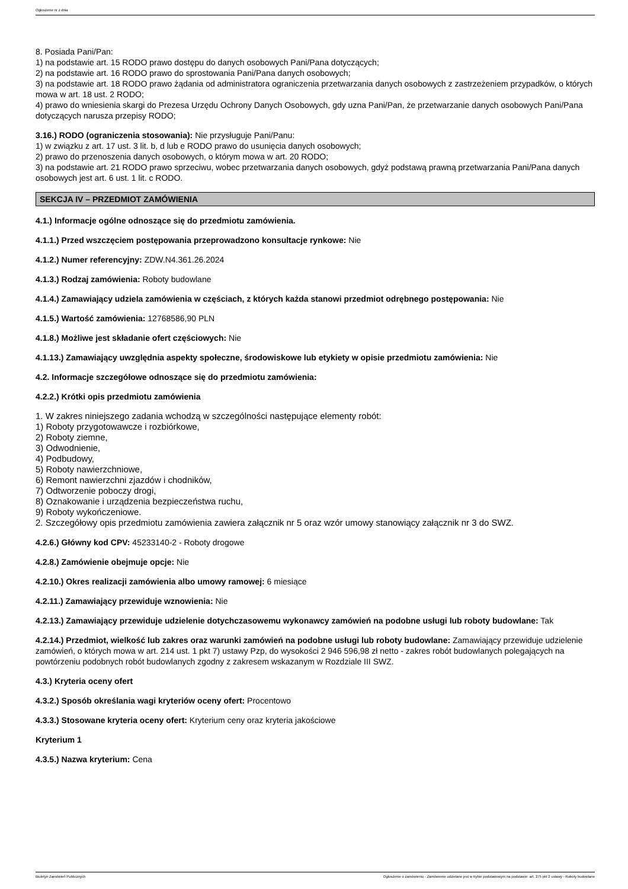Ogłoszenie nr z dnia
8. Posiada Pani/Pan:
1) na podstawie art. 15 RODO prawo dostępu do danych osobowych Pani/Pana dotyczących;
2) na podstawie art. 16 RODO prawo do sprostowania Pani/Pana danych osobowych;
3) na podstawie art. 18 RODO prawo żądania od administratora ograniczenia przetwarzania danych osobowych z zastrzeżeniem przypadków, o których mowa w art. 18 ust. 2 RODO;
4) prawo do wniesienia skargi do Prezesa Urzędu Ochrony Danych Osobowych, gdy uzna Pani/Pan, że przetwarzanie danych osobowych Pani/Pana dotyczących narusza przepisy RODO;
3.16.) RODO (ograniczenia stosowania): Nie przysługuje Pani/Panu:
1) w związku z art. 17 ust. 3 lit. b, d lub e RODO prawo do usunięcia danych osobowych;
2) prawo do przenoszenia danych osobowych, o którym mowa w art. 20 RODO;
3) na podstawie art. 21 RODO prawo sprzeciwu, wobec przetwarzania danych osobowych, gdyż podstawą prawną przetwarzania Pani/Pana danych osobowych jest art. 6 ust. 1 lit. c RODO.
SEKCJA IV – PRZEDMIOT ZAMÓWIENIA
4.1.) Informacje ogólne odnoszące się do przedmiotu zamówienia.
4.1.1.) Przed wszczęciem postępowania przeprowadzono konsultacje rynkowe: Nie
4.1.2.) Numer referencyjny: ZDW.N4.361.26.2024
4.1.3.) Rodzaj zamówienia: Roboty budowlane
4.1.4.) Zamawiający udziela zamówienia w częściach, z których każda stanowi przedmiot odrębnego postępowania: Nie
4.1.5.) Wartość zamówienia: 12768586,90 PLN
4.1.8.) Możliwe jest składanie ofert częściowych: Nie
4.1.13.) Zamawiający uwzględnia aspekty społeczne, środowiskowe lub etykiety w opisie przedmiotu zamówienia: Nie
4.2. Informacje szczegółowe odnoszące się do przedmiotu zamówienia:
4.2.2.) Krótki opis przedmiotu zamówienia
1. W zakres niniejszego zadania wchodzą w szczególności następujące elementy robót:
1) Roboty przygotowawcze i rozbiórkowe,
2) Roboty ziemne,
3) Odwodnienie,
4) Podbudowy,
5) Roboty nawierzchniowe,
6) Remont nawierzchni zjazdów i chodników,
7) Odtworzenie poboczy drogi,
8) Oznakowanie i urządzenia bezpieczeństwa ruchu,
9) Roboty wykończeniowe.
2. Szczegółowy opis przedmiotu zamówienia zawiera załącznik nr 5 oraz wzór umowy stanowiący załącznik nr 3 do SWZ.
4.2.6.) Główny kod CPV: 45233140-2 - Roboty drogowe
4.2.8.) Zamówienie obejmuje opcje: Nie
4.2.10.) Okres realizacji zamówienia albo umowy ramowej: 6 miesiące
4.2.11.) Zamawiający przewiduje wznowienia: Nie
4.2.13.) Zamawiający przewiduje udzielenie dotychczasowemu wykonawcy zamówień na podobne usługi lub roboty budowlane: Tak
4.2.14.) Przedmiot, wielkość lub zakres oraz warunki zamówień na podobne usługi lub roboty budowlane: Zamawiający przewiduje udzielenie zamówień, o których mowa w art. 214 ust. 1 pkt 7) ustawy Pzp, do wysokości 2 946 596,98 zł netto - zakres robót budowlanych polegających na powtórzeniu podobnych robót budowlanych zgodny z zakresem wskazanym w Rozdziale III SWZ.
4.3.) Kryteria oceny ofert
4.3.2.) Sposób określania wagi kryteriów oceny ofert: Procentowo
4.3.3.) Stosowane kryteria oceny ofert: Kryterium ceny oraz kryteria jakościowe
Kryterium 1
4.3.5.) Nazwa kryterium: Cena
Biuletyn Zamówień Publicznych Ogłoszenie o zamówieniu - Zamówienie udzielane jest w trybie podstawowym na podstawie: art. 275 pkt 2 ustawy - Roboty budowlane